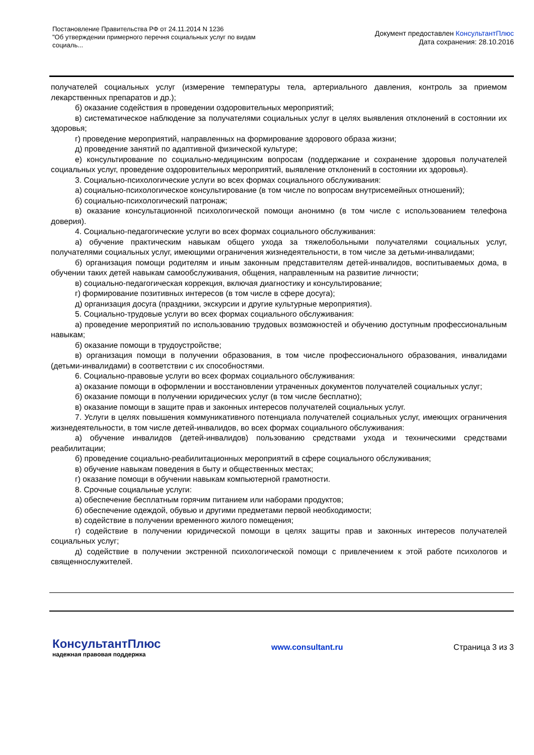Постановление Правительства РФ от 24.11.2014 N 1236
"Об утверждении примерного перечня социальных услуг по видам социаль...
Документ предоставлен КонсультантПлюс
Дата сохранения: 28.10.2016
получателей социальных услуг (измерение температуры тела, артериального давления, контроль за приемом лекарственных препаратов и др.);
б) оказание содействия в проведении оздоровительных мероприятий;
в) систематическое наблюдение за получателями социальных услуг в целях выявления отклонений в состоянии их здоровья;
г) проведение мероприятий, направленных на формирование здорового образа жизни;
д) проведение занятий по адаптивной физической культуре;
е) консультирование по социально-медицинским вопросам (поддержание и сохранение здоровья получателей социальных услуг, проведение оздоровительных мероприятий, выявление отклонений в состоянии их здоровья).
3. Социально-психологические услуги во всех формах социального обслуживания:
а) социально-психологическое консультирование (в том числе по вопросам внутрисемейных отношений);
б) социально-психологический патронаж;
в) оказание консультационной психологической помощи анонимно (в том числе с использованием телефона доверия).
4. Социально-педагогические услуги во всех формах социального обслуживания:
а) обучение практическим навыкам общего ухода за тяжелобольными получателями социальных услуг, получателями социальных услуг, имеющими ограничения жизнедеятельности, в том числе за детьми-инвалидами;
б) организация помощи родителям и иным законным представителям детей-инвалидов, воспитываемых дома, в обучении таких детей навыкам самообслуживания, общения, направленным на развитие личности;
в) социально-педагогическая коррекция, включая диагностику и консультирование;
г) формирование позитивных интересов (в том числе в сфере досуга);
д) организация досуга (праздники, экскурсии и другие культурные мероприятия).
5. Социально-трудовые услуги во всех формах социального обслуживания:
а) проведение мероприятий по использованию трудовых возможностей и обучению доступным профессиональным навыкам;
б) оказание помощи в трудоустройстве;
в) организация помощи в получении образования, в том числе профессионального образования, инвалидами (детьми-инвалидами) в соответствии с их способностями.
6. Социально-правовые услуги во всех формах социального обслуживания:
а) оказание помощи в оформлении и восстановлении утраченных документов получателей социальных услуг;
б) оказание помощи в получении юридических услуг (в том числе бесплатно);
в) оказание помощи в защите прав и законных интересов получателей социальных услуг.
7. Услуги в целях повышения коммуникативного потенциала получателей социальных услуг, имеющих ограничения жизнедеятельности, в том числе детей-инвалидов, во всех формах социального обслуживания:
а) обучение инвалидов (детей-инвалидов) пользованию средствами ухода и техническими средствами реабилитации;
б) проведение социально-реабилитационных мероприятий в сфере социального обслуживания;
в) обучение навыкам поведения в быту и общественных местах;
г) оказание помощи в обучении навыкам компьютерной грамотности.
8. Срочные социальные услуги:
а) обеспечение бесплатным горячим питанием или наборами продуктов;
б) обеспечение одеждой, обувью и другими предметами первой необходимости;
в) содействие в получении временного жилого помещения;
г) содействие в получении юридической помощи в целях защиты прав и законных интересов получателей социальных услуг;
д) содействие в получении экстренной психологической помощи с привлечением к этой работе психологов и священнослужителей.
КонсультантПлюс
надежная правовая поддержка
www.consultant.ru Страница 3 из 3